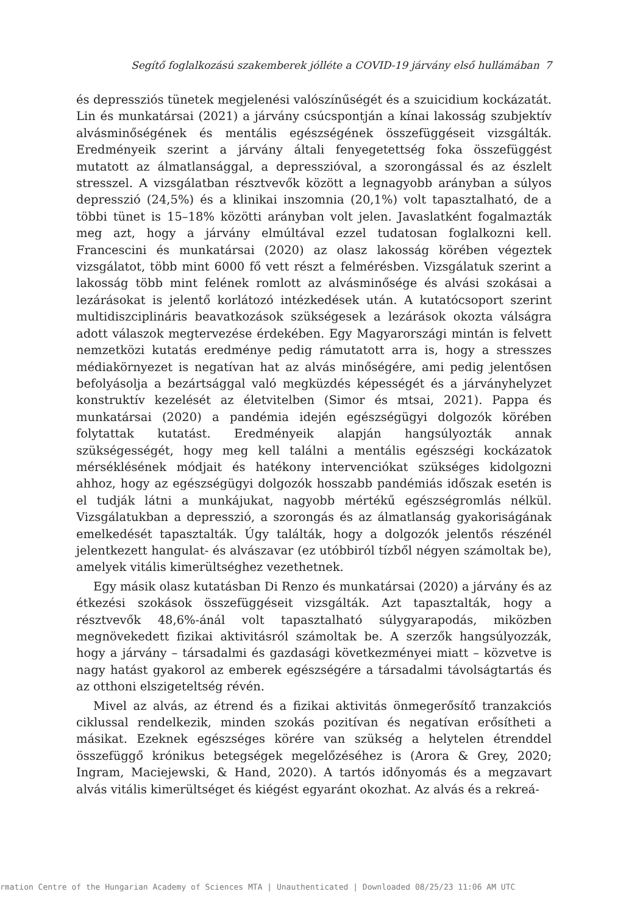Segítő foglalkozású szakemberek jólléte a COVID-19 járvány első hullámában 7
és depressziós tünetek megjelenési valószínűségét és a szuicidium kockázatát. Lin és munkatársai (2021) a járvány csúcspontján a kínai lakosság szubjektív alvásminőségének és mentális egészségének összefüggéseit vizsgálták. Eredményeik szerint a járvány általi fenyegetettség foka összefüggést mutatott az álmatlansággal, a depresszióval, a szorongással és az észlelt stresszel. A vizsgálatban résztvevők között a legnagyobb arányban a súlyos depresszió (24,5%) és a klinikai inszomnia (20,1%) volt tapasztalható, de a többi tünet is 15–18% közötti arányban volt jelen. Javaslatként fogalmazták meg azt, hogy a járvány elmúltával ezzel tudatosan foglalkozni kell. Francescini és munkatársai (2020) az olasz lakosság körében végeztek vizsgálatot, több mint 6000 fő vett részt a felmérésben. Vizsgálatuk szerint a lakosság több mint felének romlott az alvásminősége és alvási szokásai a lezárásokat is jelentő korlátozó intézkedések után. A kutatócsoport szerint multidiszciplináris beavatkozások szükségesek a lezárások okozta válságra adott válaszok megtervezése érdekében. Egy Magyarországi mintán is felvett nemzetközi kutatás eredménye pedig rámutatott arra is, hogy a stresszes médiakörnyezet is negatívan hat az alvás minőségére, ami pedig jelentősen befolyásolja a bezártsággal való megküzdés képességét és a járványhelyzet konstruktív kezelését az életvitelben (Simor és mtsai, 2021). Pappa és munkatársai (2020) a pandémia idején egészségügyi dolgozók körében folytattak kutatást. Eredményeik alapján hangsúlyozták annak szükségességét, hogy meg kell találni a mentális egészségi kockázatok mérséklésének módjait és hatékony intervenciókat szükséges kidolgozni ahhoz, hogy az egészségügyi dolgozók hosszabb pandémiás időszak esetén is el tudják látni a munkájukat, nagyobb mértékű egészségromlás nélkül. Vizsgálatukban a depresszió, a szorongás és az álmatlanság gyakoriságának emelkedését tapasztalták. Úgy találták, hogy a dolgozók jelentős részénél jelentkezett hangulat- és alvászavar (ez utóbbiról tízből négyen számoltak be), amelyek vitális kimerültséghez vezethetnek.
Egy másik olasz kutatásban Di Renzo és munkatársai (2020) a járvány és az étkezési szokások összefüggéseit vizsgálták. Azt tapasztalták, hogy a résztvevők 48,6%-ánál volt tapasztalható súlygyarapodás, miközben megnövekedett fizikai aktivitásról számoltak be. A szerzők hangsúlyozzák, hogy a járvány – társadalmi és gazdasági következményei miatt – közvetve is nagy hatást gyakorol az emberek egészségére a társadalmi távolságtartás és az otthoni elszigeteltség révén.
Mivel az alvás, az étrend és a fizikai aktivitás önmegerősítő tranzakciós ciklussal rendelkezik, minden szokás pozitívan és negatívan erősítheti a másikat. Ezeknek egészséges körére van szükség a helytelen étrenddel összefüggő krónikus betegségek megelőzéséhez is (Arora & Grey, 2020; Ingram, Maciejewski, & Hand, 2020). A tartós időnyomás és a megzavart alvás vitális kimerültséget és kiégést egyaránt okozhat. Az alvás és a rekreá-
rmation Centre of the Hungarian Academy of Sciences MTA | Unauthenticated | Downloaded 08/25/23 11:06 AM UTC